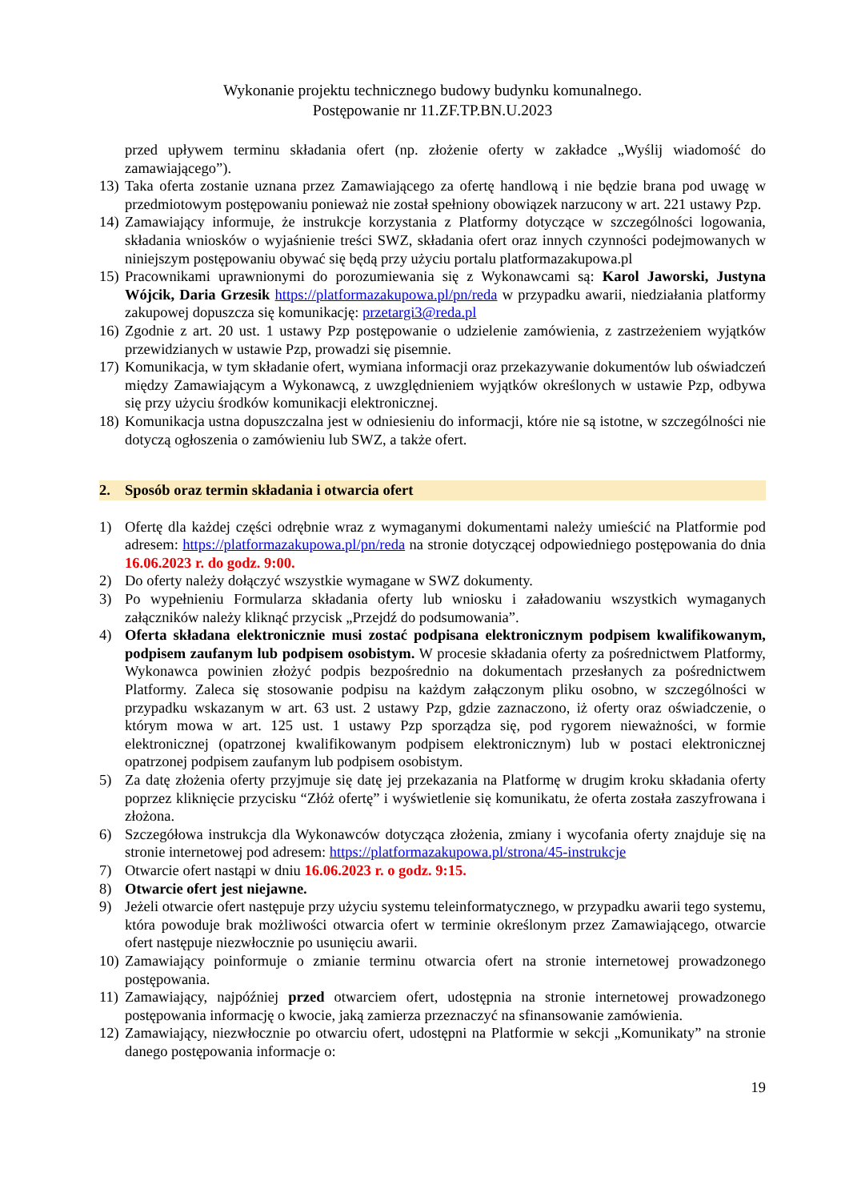Wykonanie projektu technicznego budowy budynku komunalnego.
Postępowanie nr 11.ZF.TP.BN.U.2023
przed upływem terminu składania ofert (np. złożenie oferty w zakładce „Wyślij wiadomość do zamawiającego”).
13) Taka oferta zostanie uznana przez Zamawiającego za ofertę handlową i nie będzie brana pod uwagę w przedmiotowym postępowaniu ponieważ nie został spełniony obowiązek narzucony w art. 221 ustawy Pzp.
14) Zamawiający informuje, że instrukcje korzystania z Platformy dotyczące w szczególności logowania, składania wniosków o wyjaśnienie treści SWZ, składania ofert oraz innych czynności podejmowanych w niniejszym postępowaniu obywać się będą przy użyciu portalu platformazakupowa.pl
15) Pracownikami uprawnionymi do porozumiewania się z Wykonawcami są: Karol Jaworski, Justyna Wójcik, Daria Grzesik https://platformazakupowa.pl/pn/reda w przypadku awarii, niedziałania platformy zakupowej dopuszcza się komunikację: przetargi3@reda.pl
16) Zgodnie z art. 20 ust. 1 ustawy Pzp postępowanie o udzielenie zamówienia, z zastrzeżeniem wyjątków przewidzianych w ustawie Pzp, prowadzi się pisemnie.
17) Komunikacja, w tym składanie ofert, wymiana informacji oraz przekazywanie dokumentów lub oświadczeń między Zamawiającym a Wykonawcą, z uwzględnieniem wyjątków określonych w ustawie Pzp, odbywa się przy użyciu środków komunikacji elektronicznej.
18) Komunikacja ustna dopuszczalna jest w odniesieniu do informacji, które nie są istotne, w szczególności nie dotyczą ogłoszenia o zamówieniu lub SWZ, a także ofert.
2. Sposób oraz termin składania i otwarcia ofert
1) Ofertę dla każdej części odrębnie wraz z wymaganymi dokumentami należy umieścić na Platformie pod adresem: https://platformazakupowa.pl/pn/reda na stronie dotyczącej odpowiedniego postępowania do dnia 16.06.2023 r. do godz. 9:00.
2) Do oferty należy dołączyć wszystkie wymagane w SWZ dokumenty.
3) Po wypełnieniu Formularza składania oferty lub wniosku i załadowaniu wszystkich wymaganych załączników należy kliknąć przycisk „Przejdź do podsumowania”.
4) Oferta składana elektronicznie musi zostać podpisana elektronicznym podpisem kwalifikowanym, podpisem zaufanym lub podpisem osobistym. W procesie składania oferty za pośrednictwem Platformy, Wykonawca powinien złożyć podpis bezpośrednio na dokumentach przesłanych za pośrednictwem Platformy. Zaleca się stosowanie podpisu na każdym załączonym pliku osobno, w szczególności w przypadku wskazanym w art. 63 ust. 2 ustawy Pzp, gdzie zaznaczono, iż oferty oraz oświadczenie, o którym mowa w art. 125 ust. 1 ustawy Pzp sporządza się, pod rygorem nieważności, w formie elektronicznej (opatrzonej kwalifikowanym podpisem elektronicznym) lub w postaci elektronicznej opatrzonej podpisem zaufanym lub podpisem osobistym.
5) Za datę złożenia oferty przyjmuje się datę jej przekazania na Platformę w drugim kroku składania oferty poprzez kliknięcie przycisku “Złóż ofertę” i wyświetlenie się komunikatu, że oferta została zaszyfrowana i złożona.
6) Szczegółowa instrukcja dla Wykonawców dotycząca złożenia, zmiany i wycofania oferty znajduje się na stronie internetowej pod adresem: https://platformazakupowa.pl/strona/45-instrukcje
7) Otwarcie ofert nastąpi w dniu 16.06.2023 r. o godz. 9:15.
8) Otwarcie ofert jest niejawne.
9) Jeżeli otwarcie ofert następuje przy użyciu systemu teleinformatycznego, w przypadku awarii tego systemu, która powoduje brak możliwości otwarcia ofert w terminie określonym przez Zamawiającego, otwarcie ofert następuje niezwłocznie po usunięciu awarii.
10) Zamawiający poinformuje o zmianie terminu otwarcia ofert na stronie internetowej prowadzonego postępowania.
11) Zamawiający, najpóźniej przed otwarciem ofert, udostępnia na stronie internetowej prowadzonego postępowania informację o kwocie, jaką zamierza przeznaczyć na sfinansowanie zamówienia.
12) Zamawiający, niezwłocznie po otwarciu ofert, udostępni na Platformie w sekcji „Komunikaty” na stronie danego postępowania informacje o:
19